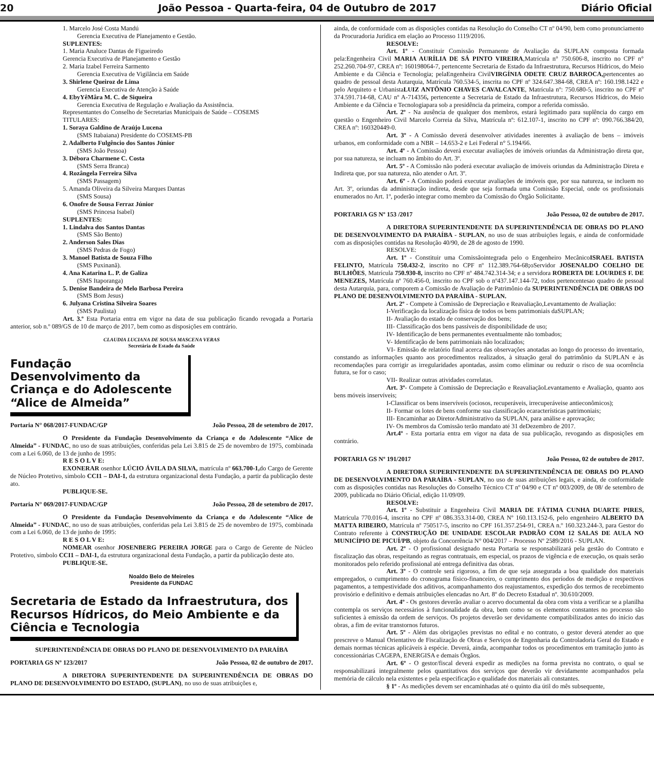20 João Pessoa - Quarta-feira, 04 de Outubro de 2017 Diário Oficial
1. Marcelo José Costa Mandú
Gerencia Executiva de Planejamento e Gestão.
SUPLENTES:
1. Maria Analuce Dantas de Figueiredo
Gerencia Executiva de Planejamento e Gestão
2. Maria Izabel Ferreira Sarmento
Gerencia Executiva de Vigilância em Saúde
3. Shirlene Queiroz de Lima
Gerencia Executiva de Atenção à Saúde
4. EbyYêMâra M. C. de Siqueira
Gerencia Executiva de Regulação e Avaliação da Assistência.
Representantes do Conselho de Secretarias Municipais de Saúde – COSEMS
TITULARES:
1. Soraya Galdino de Araújo Lucena
(SMS Itabaiana) Presidente do COSEMS-PB
2. Adalberto Fulgêncio dos Santos Júnior
(SMS João Pessoa)
3. Débora Charmene C. Costa
(SMS Serra Branca)
4. Rozângela Ferreira Silva
(SMS Passagem)
5. Amanda Oliveira da Silveira Marques Dantas
(SMS Sousa)
6. Onofre de Sousa Ferraz Júnior
(SMS Princesa Isabel)
SUPLENTES:
1. Lindalva dos Santos Dantas
(SMS São Bento)
2. Anderson Sales Dias
(SMS Pedras de Fogo)
3. Manoel Batista de Souza Filho
(SMS Puxinanã).
4. Ana Katarina L. P. de Galiza
(SMS Itaporanga)
5. Denise Bandeira de Melo Barbosa Pereira
(SMS Bom Jesus)
6. Julyana Cristina Silveira Soares
(SMS Paulista)
Art. 3.º Esta Portaria entra em vigor na data de sua publicação ficando revogada a Portaria anterior, sob n.º 089/GS de 10 de março de 2017, bem como as disposições em contrário.
CLAUDIA LUCIANA DE SOUSA MASCENA VERAS
Secretária de Estado da Saúde
Fundação Desenvolvimento da Criança e do Adolescente “Alice de Almeida”
Portaria N° 068/2017-FUNDAC/GP João Pessoa, 28 de setembro de 2017.
O Presidente da Fundação Desenvolvimento da Criança e do Adolescente “Alice de Almeida” - FUNDAC, no uso de suas atribuições, conferidas pela Lei 3.815 de 25 de novembro de 1975, combinada com a Lei 6.060, de 13 de junho de 1995:
R E S O L V E:
EXONERAR osenhor LÚCIO ÁVILA DA SILVA, matrícula nº 663.700-1, do Cargo de Gerente de Núcleo Protetivo, símbolo CCI1 – DAI-1, da estrutura organizacional desta Fundação, a partir da publicação deste ato.
PUBLIQUE-SE.
Portaria N° 069/2017-FUNDAC/GP João Pessoa, 28 de setembro de 2017.
O Presidente da Fundação Desenvolvimento da Criança e do Adolescente “Alice de Almeida” - FUNDAC, no uso de suas atribuições, conferidas pela Lei 3.815 de 25 de novembro de 1975, combinada com a Lei 6.060, de 13 de junho de 1995:
R E S O L V E:
NOMEAR osenhor JOSENBERG PEREIRA JORGE para o Cargo de Gerente de Núcleo Protetivo, símbolo CCI1 – DAI-1, da estrutura organizacional desta Fundação, a partir da publicação deste ato.
PUBLIQUE-SE.
Noaldo Belo de Meireles
Presidente da FUNDAC
Secretaria de Estado da Infraestrutura, dos Recursos Hídricos, do Meio Ambiente e da Ciência e Tecnologia
SUPERINTENDÊNCIA DE OBRAS DO PLANO DE DESENVOLVIMENTO DA PARAÍBA
PORTARIA GS Nº 123/2017 João Pessoa, 02 de outubro de 2017.
A DIRETORA SUPERINTENDENTE DA SUPERINTENDÊNCIA DE OBRAS DO PLANO DE DESENVOLVIMENTO DO ESTADO, (SUPLAN), no uso de suas atribuições e,
ainda, de conformidade com as disposições contidas na Resolução do Conselho CT nº 04/90, bem como pronunciamento da Procuradoria Jurídica em elação ao Processo 1119/2016.
RESOLVE:
Art. 1º - Constituir Comissão Permanente de Avaliação da SUPLAN composta formada pela:Engenheira Civil MARIA AURÍLIA DE SÁ PINTO VIREIRA,Matrícula n° 750.606-8, inscrito no CPF n° 252.260.704-97, CREA nº: 160198064-7, pertencente Secretaria de Estado da Infraestrutura, Recursos Hídricos, do Meio Ambiente e da Ciência e Tecnologia; pelaEngenheira CivilVIRGÍNIA ODETE CRUZ BARROCA, pertencentes ao quadro de pessoal desta Autarquia, Matrícula 760.534-5, inscrita no CPF nº 324.647.384-68, CREA nº: 160.198.1422 e pelo Arquiteto e UrbanistaLUIZ ANTÔNIO CHAVES CAVALCANTE, Matrícula nº: 750.680-5, inscrito no CPF nº 374.591.714-68, CAU nº A-714356, pertencente a Secretaria de Estado da Infraestrutura, Recursos Hídricos, do Meio Ambiente e da Ciência e Tecnologiapara sob a presidência da primeira, compor a referida comissão.
Art. 2º - Na ausência de qualquer dos membros, estará legitimado para suplência do cargo em questão o Engenheiro Civil Marcelo Correia da Silva, Matrícula nº: 612.107-1, inscrito no CPF nº: 090.766.384/20, CREA nº: 160320449-0.
Art. 3º - A Comissão deverá desenvolver atividades inerentes à avaliação de bens – imóveis urbanos, em conformidade com a NBR – 14.653-2 e Lei Federal n° 5.194/66.
Art. 4º - A Comissão deverá executar avaliações de imóveis oriundas da Administração direta que, por sua natureza, se incluam no âmbito do Art. 3º.
Art. 5º - A Comissão não poderá executar avaliação de imóveis oriundas da Administração Direta e Indireta que, por sua natureza, não atender o Art. 3º.
Art. 6º - A Comissão poderá executar avaliações de imóveis que, por sua natureza, se incluem no Art. 3º, oriundas da administração indireta, desde que seja formada uma Comissão Especial, onde os profissionais enumerados no Art. 1º, poderão integrar como membro da Comissão do Órgão Solicitante.
PORTARIA GS Nº 153 /2017 João Pessoa, 02 de outubro de 2017.
A DIRETORA SUPERINTENDENTE DA SUPERINTENDÊNCIA DE OBRAS DO PLANO DE DESENVOLVIMENTO DA PARAÍBA - SUPLAN, no uso de suas atribuições legais, e ainda de conformidade com as disposições contidas na Resolução 40/90, de 28 de agosto de 1990.
RESOLVE:
Art. 1º - Constituir uma Comissãointegrada pelo o Engenheiro MecânicoISRAEL BATISTA FELINTO, Matrícula 750.432-2, inscrito no CPF nº 112.389.764-68; oServidor JOSENALDO COELHO DE BULHÕES, Matrícula 750.930-8, inscrito no CPF nº 484.742.314-34; e a servidora ROBERTA DE LOURDES F. DE MENEZES, Matrícula nº 760.456-0, inscrito no CPF sob o nº437.147.144-72, todos pertencentesao quadro de pessoal desta Autarquia, para, comporem a Comissão de Avaliação de Patrimônio da SUPERINTENDÊNCIA DE OBRAS DO PLANO DE DESENVOLVIMENTO DA PARAÍBA - SUPLAN.
Art. 2º - Compete à Comissão de Depreciação e Reavaliação,Levantamento de Avaliação:
I-Verificação da localização física de todos os bens patrimoniais daSUPLAN;
II- Avaliação do estado de conservação dos bens;
III- Classificação dos bens passíveis de disponibilidade de uso;
IV- Identificação de bens permanentes eventualmente não tombados;
V- Identificação de bens patrimoniais não localizados;
VI- Emissão de relatório final acerca das observações anotadas ao longo do processo do inventario, constando as informações quanto aos procedimentos realizados, à situação geral do patrimônio da SUPLAN e às recomendações para corrigir as irregularidades apontadas, assim como eliminar ou reduzir o risco de sua ocorrência futura, se for o caso;
VII- Realizar outras atividades correlatas.
Art. 3º- Compete à Comissão de Depreciação e ReavaliaçãoLevantamento e Avaliação, quanto aos bens móveis inservíveis;
I-Classificar os bens inservíveis (ociosos, recuperáveis, irrecuperáveise antieconômicos);
II- Formar os lotes de bens conforme sua classificação ecaracterísticas patrimoniais;
III- Encaminhar ao DiretorAdministrativo da SUPLAN, para análise e aprovação;
IV- Os membros da Comissão terão mandato até 31 deDezembro de 2017.
Art.4º - Esta portaria entra em vigor na data de sua publicação, revogando as disposições em contrário.
PORTARIA GS Nº 191/2017 João Pessoa, 02 de outubro de 2017.
A DIRETORA SUPERINTENDENTE DA SUPERINTENDÊNCIA DE OBRAS DO PLANO DE DESENVOLVIMENTO DA PARAÍBA - SUPLAN, no uso de suas atribuições legais, e ainda, de conformidade com as disposições contidas nas Resoluções do Conselho Técnico CT nº 04/90 e CT nº 003/2009, de 08/ de setembro de 2009, publicada no Diário Oficial, edição 11/09/09.
RESOLVE:
Art. 1º - Substituir a Engenheira Civil MARIA DE FÁTIMA CUNHA DUARTE PIRES, Matrícula 770.016-4, inscrita no CPF nº 086.353.314-00, CREA Nº 160.113.152-6, pelo engenheiro ALBERTO DA MATTA RIBEIRO, Matrícula nº 750517-5, inscrito no CPF 161.357.254-91, CREA n.º 160.323.244-3, para Gestor do Contrato referente à CONSTRUÇÃO DE UNIDADE ESCOLAR PADRÃO COM 12 SALAS DE AULA NO MUNICÍPIO DE PICUÍ/PB, objeto da Concorrência N° 004/2017 – Processo Nº 2589/2016 - SUPLAN.
Art. 2º - O profissional designado nesta Portaria se responsabilizará pela gestão do Contrato e fiscalização das obras, respeitando as regras contratuais, em especial, os prazos de vigência e de execução, os quais serão monitorados pelo referido profissional até entrega definitiva das obras.
Art. 3º - O controle será rigoroso, a fim de que seja assegurada a boa qualidade dos materiais empregados, o cumprimento do cronograma físico-financeiro, o cumprimento dos períodos de medição e respectivos pagamentos, a tempestividade dos aditivos, acompanhamento dos reajustamentos, expedição dos termos de recebimento provisório e definitivo e demais atribuições elencadas no Art. 8º do Decreto Estadual nº. 30.610/2009.
Art. 4º - Os gestores deverão avaliar o acervo documental da obra com vista a verificar se a planilha contempla os serviços necessários à funcionalidade da obra, bem como se os elementos constantes no processo são suficientes à emissão da ordem de serviços. Os projetos deverão ser devidamente compatibilizados antes do início das obras, a fim de evitar transtornos futuros.
Art. 5º - Além das obrigações previstas no edital e no contrato, o gestor deverá atender ao que prescreve o Manual Orientativo de Fiscalização de Obras e Serviços de Engenharia da Controladoria Geral do Estado e demais normas técnicas aplicáveis à espécie. Deverá, ainda, acompanhar todos os procedimentos em tramitação junto às concessionárias CAGEPA, ENERGISA e demais Órgãos.
Art. 6º - O gestor/fiscal deverá expedir as medições na forma prevista no contrato, o qual se responsabilizará integralmente pelos quantitativos dos serviços que deverão vir devidamente acompanhados pela memória de cálculo nela existentes e pela especificação e qualidade dos materiais ali constantes.
§ 1º - As medições devem ser encaminhadas até o quinto dia útil do mês subsequente,